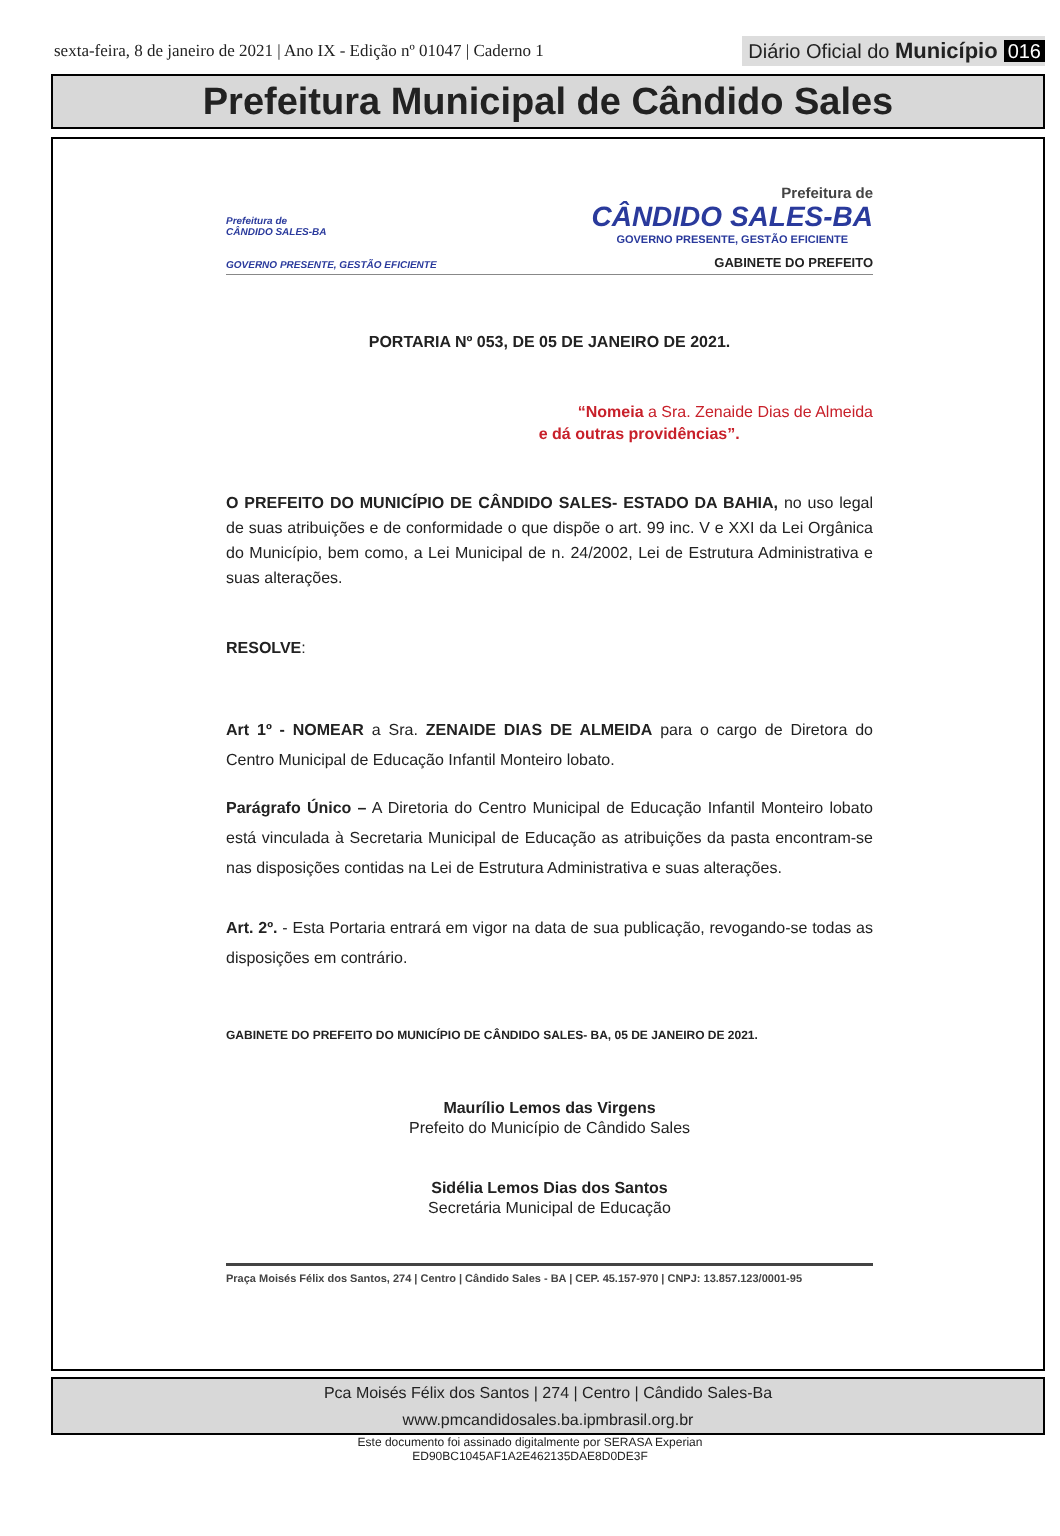sexta-feira, 8 de janeiro de 2021 | Ano IX - Edição nº 01047 | Caderno 1
Diário Oficial do Município 016
Prefeitura Municipal de Cândido Sales
Prefeitura de
CÂNDIDO SALES-BA
GOVERNO PRESENTE, GESTÃO EFICIENTE
Prefeitura de
CÂNDIDO SALES-BA
GOVERNO PRESENTE, GESTÃO EFICIENTE
GABINETE DO PREFEITO
PORTARIA Nº 053, DE 05 DE JANEIRO DE 2021.
“Nomeia a Sra. Zenaide Dias de Almeida
e dá outras providências”.
O PREFEITO DO MUNICÍPIO DE CÂNDIDO SALES- ESTADO DA BAHIA, no uso legal de suas atribuições e de conformidade o que dispõe o art. 99 inc. V e XXI da Lei Orgânica do Município, bem como, a Lei Municipal de n. 24/2002, Lei de Estrutura Administrativa e suas alterações.
RESOLVE:
Art 1º - NOMEAR a Sra. ZENAIDE DIAS DE ALMEIDA para o cargo de Diretora do Centro Municipal de Educação Infantil Monteiro lobato.
Parágrafo Único – A Diretoria do Centro Municipal de Educação Infantil Monteiro lobato está vinculada à Secretaria Municipal de Educação as atribuições da pasta encontram-se nas disposições contidas na Lei de Estrutura Administrativa e suas alterações.
Art. 2º. - Esta Portaria entrará em vigor na data de sua publicação, revogando-se todas as disposições em contrário.
GABINETE DO PREFEITO DO MUNICÍPIO DE CÂNDIDO SALES- BA, 05 DE JANEIRO DE 2021.
Maurílio Lemos das Virgens
Prefeito do Município de Cândido Sales
Sidélia Lemos Dias dos Santos
Secretária Municipal de Educação
Praça Moisés Félix dos Santos, 274 | Centro | Cândido Sales - BA | CEP. 45.157-970 | CNPJ: 13.857.123/0001-95
Pca Moisés Félix dos Santos | 274 | Centro | Cândido Sales-Ba
www.pmcandidosales.ba.ipmbrasil.org.br
Este documento foi assinado digitalmente por SERASA Experian
ED90BC1045AF1A2E462135DAE8D0DE3F